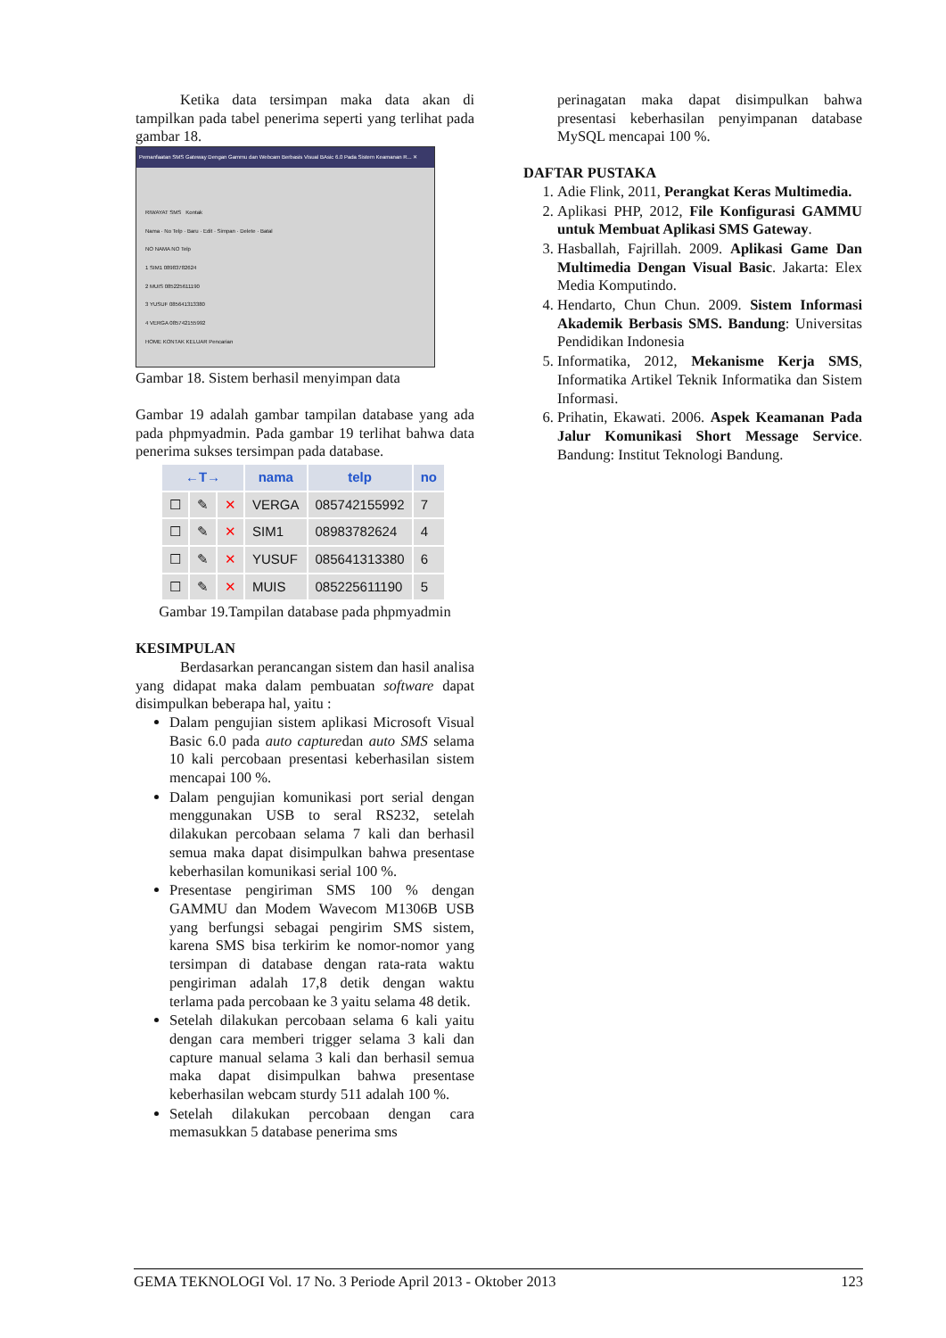Ketika data tersimpan maka data akan di tampilkan pada tabel penerima seperti yang terlihat pada gambar 18.
Pemanfaatan SMS Gateway Dengan Gammu dan Webcam Berbasis Visual BAsic 6.0 Pada Sistem Keamanan R... ✕
RIWAYAT SMS Kontak
Nama · No Telp · Baru · Edit · Simpan · Delete · Batal
NO NAMA NO Telp
1 SIM1 08983782624
2 MUIS 085225611190
3 YUSUF 085641313380
4 VERGA 085742155992
HOME KONTAK KELUAR Pencarian
Gambar 18. Sistem berhasil menyimpan data
Gambar 19 adalah gambar tampilan database yang ada pada phpmyadmin. Pada gambar 19 terlihat bahwa data penerima sukses tersimpan pada database.
| ←T→ | | | nama | telp | no |
| --- | --- | --- | --- | --- | --- |
| ☐ | ✎ | ✕ | VERGA | 085742155992 | 7 |
| ☐ | ✎ | ✕ | SIM1 | 08983782624 | 4 |
| ☐ | ✎ | ✕ | YUSUF | 085641313380 | 6 |
| ☐ | ✎ | ✕ | MUIS | 085225611190 | 5 |
Gambar 19.Tampilan database pada phpmyadmin
KESIMPULAN
Berdasarkan perancangan sistem dan hasil analisa yang didapat maka dalam pembuatan software dapat disimpulkan beberapa hal, yaitu :
Dalam pengujian sistem aplikasi Microsoft Visual Basic 6.0 pada auto capturedan auto SMS selama 10 kali percobaan presentasi keberhasilan sistem mencapai 100 %.
Dalam pengujian komunikasi port serial dengan menggunakan USB to seral RS232, setelah dilakukan percobaan selama 7 kali dan berhasil semua maka dapat disimpulkan bahwa presentase keberhasilan komunikasi serial 100 %.
Presentase pengiriman SMS 100 % dengan GAMMU dan Modem Wavecom M1306B USB yang berfungsi sebagai pengirim SMS sistem, karena SMS bisa terkirim ke nomor-nomor yang tersimpan di database dengan rata-rata waktu pengiriman adalah 17,8 detik dengan waktu terlama pada percobaan ke 3 yaitu selama 48 detik.
Setelah dilakukan percobaan selama 6 kali yaitu dengan cara memberi trigger selama 3 kali dan capture manual selama 3 kali dan berhasil semua maka dapat disimpulkan bahwa presentase keberhasilan webcam sturdy 511 adalah 100 %.
Setelah dilakukan percobaan dengan cara memasukkan 5 database penerima sms
perinagatan maka dapat disimpulkan bahwa presentasi keberhasilan penyimpanan database MySQL mencapai 100 %.
DAFTAR PUSTAKA
1. Adie Flink, 2011, Perangkat Keras Multimedia.
2. Aplikasi PHP, 2012, File Konfigurasi GAMMU untuk Membuat Aplikasi SMS Gateway.
3. Hasballah, Fajrillah. 2009. Aplikasi Game Dan Multimedia Dengan Visual Basic. Jakarta: Elex Media Komputindo.
4. Hendarto, Chun Chun. 2009. Sistem Informasi Akademik Berbasis SMS. Bandung: Universitas Pendidikan Indonesia
5. Informatika, 2012, Mekanisme Kerja SMS, Informatika Artikel Teknik Informatika dan Sistem Informasi.
6. Prihatin, Ekawati. 2006. Aspek Keamanan Pada Jalur Komunikasi Short Message Service. Bandung: Institut Teknologi Bandung.
GEMA TEKNOLOGI Vol. 17 No. 3 Periode April 2013 - Oktober 2013 123